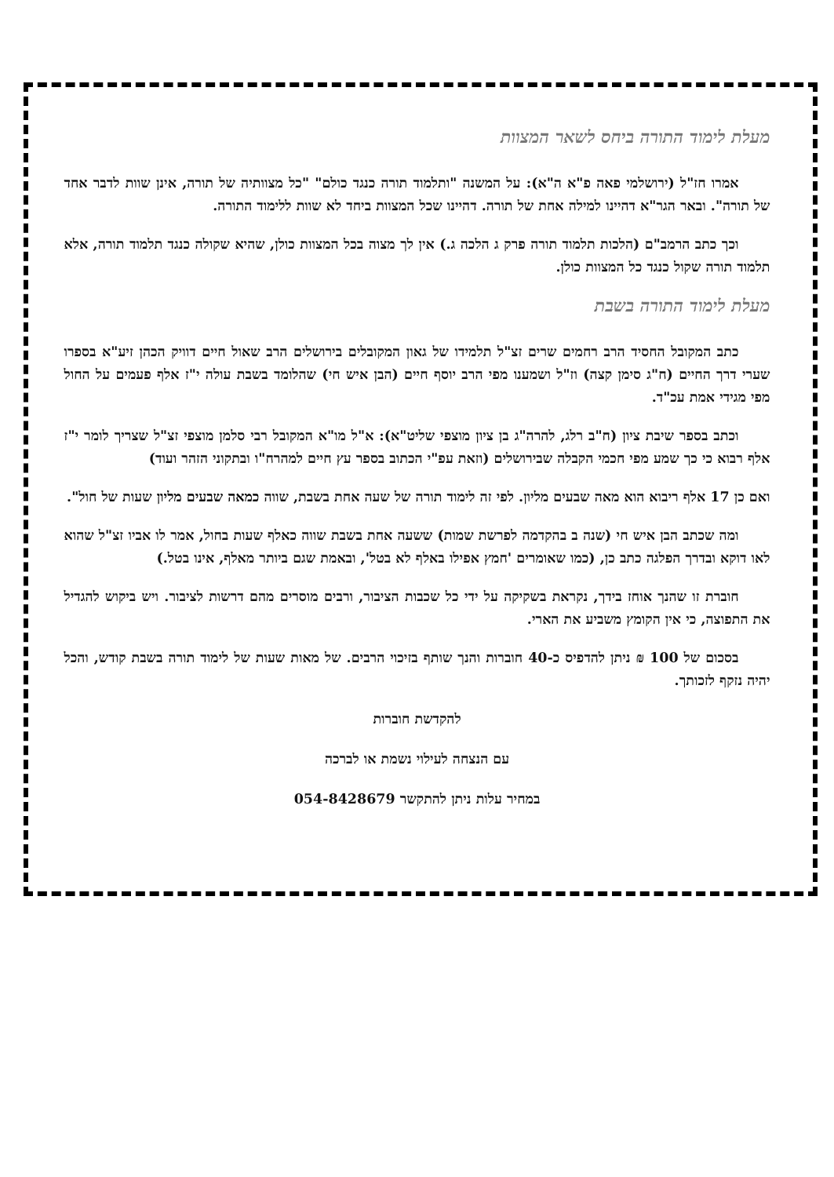מעלת לימוד התורה ביחס לשאר המצוות
אמרו חז"ל (ירושלמי פאה פ"א ה"א): על המשנה "ותלמוד תורה כנגד כולם" "כל מצוותיה של תורה, אינן שוות לדבר אחד של תורה". ובאר הגר"א דהיינו למילה אחת של תורה. דהיינו שכל המצוות ביחד לא שוות ללימוד התורה.
וכך כתב הרמב"ם (הלכות תלמוד תורה פרק ג הלכה ג.) אין לך מצוה בכל המצוות כולן, שהיא שקולה כנגד תלמוד תורה, אלא תלמוד תורה שקול כנגד כל המצוות כולן.
מעלת לימוד התורה בשבת
כתב המקובל החסיד הרב רחמים שרים זצ"ל תלמידו של גאון המקובלים בירושלים הרב שאול חיים דוויק הכהן זיע"א בספרו שערי דרך החיים (ח"ג סימן קצה) וז"ל ושמענו מפי הרב יוסף חיים (הבן איש חי) שהלומד בשבת עולה י"ז אלף פעמים על החול מפי מגידי אמת עכ"ד.
וכתב בספר שיבת ציון (ח"ב רלג, להרה"ג בן ציון מוצפי שליט"א): א"ל מו"א המקובל רבי סלמן מוצפי זצ"ל שצריך לומר י"ז אלף רבוא כי כך שמע מפי חכמי הקבלה שבירושלים (וזאת עפ"י הכתוב בספר עץ חיים למהרח"ו ובתקוני הזהר ועוד)
ואם כן 17 אלף ריבוא הוא מאה שבעים מליון. לפי זה לימוד תורה של שעה אחת בשבת, שווה כמאה שבעים מליון שעות של חול".
ומה שכתב הבן איש חי (שנה ב בהקדמה לפרשת שמות) ששעה אחת בשבת שווה כאלף שעות בחול, אמר לו אביו זצ"ל שהוא לאו דוקא ובדרך הפלגה כתב כן, (כמו שאומרים 'חמץ אפילו באלף לא בטל', ובאמת שגם ביותר מאלף, אינו בטל.)
חוברת זו שהנך אוחז בידך, נקראת בשקיקה על ידי כל שכבות הציבור, ורבים מוסרים מהם דרשות לציבור. ויש ביקוש להגדיל את התפוצה, כי אין הקומץ משביע את הארי.
בסכום של 100 ₪ ניתן להדפיס כ-40 חוברות והנך שותף בזיכוי הרבים. של מאות שעות של לימוד תורה בשבת קודש, והכל יהיה נזקף לזכותך.
להקדשת חוברות
עם הנצחה לעילוי נשמת או לברכה
במחיר עלות ניתן להתקשר 054-8428679